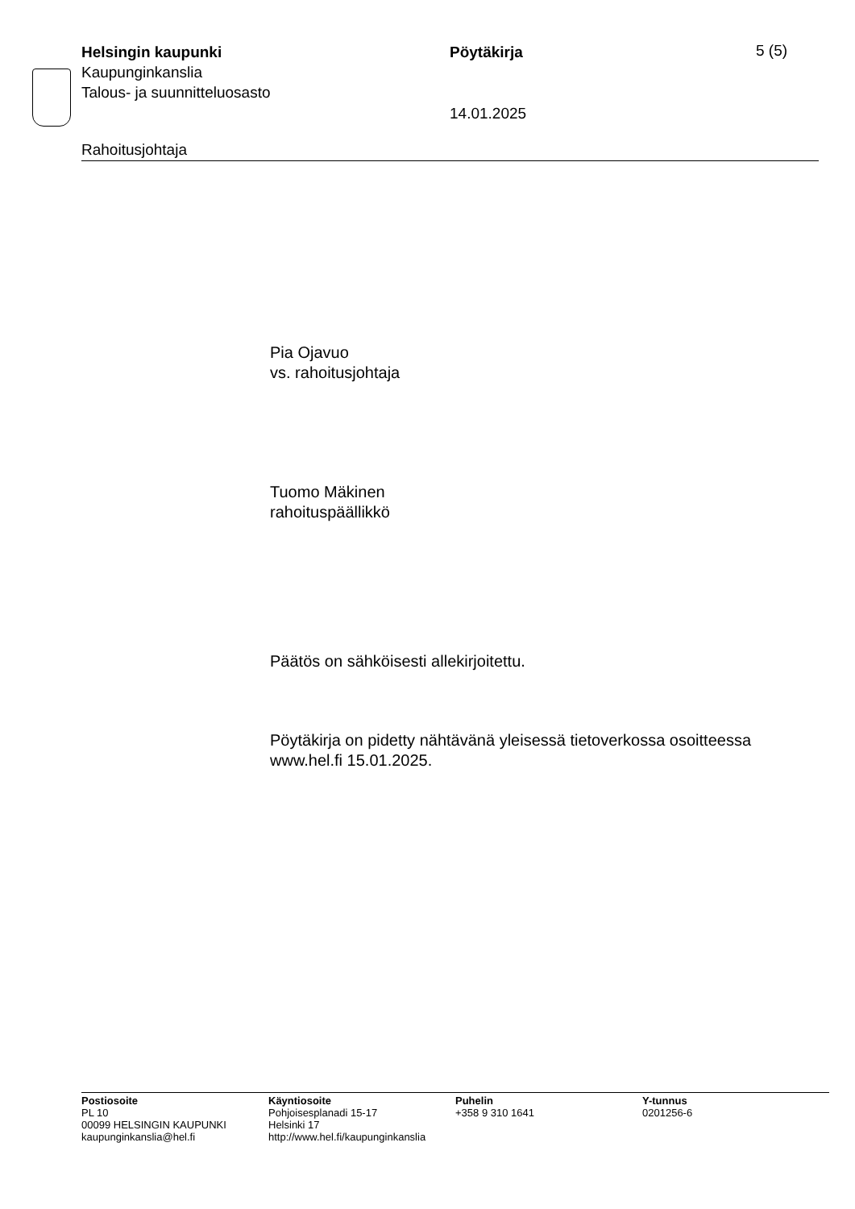Helsingin kaupunki
Kaupunginkanslia
Talous- ja suunnitteluosasto
Pöytäkirja
14.01.2025
5 (5)
Rahoitusjohtaja
Pia Ojavuo
vs. rahoitusjohtaja
Tuomo Mäkinen
rahoituspäällikkö
Päätös on sähköisesti allekirjoitettu.
Pöytäkirja on pidetty nähtävänä yleisessä tietoverkossa osoitteessa
www.hel.fi 15.01.2025.
Postiosoite
PL 10
00099 HELSINGIN KAUPUNKI
kaupunginkanslia@hel.fi
Käyntiosoite
Pohjoisesplanadi 15-17
Helsinki 17
http://www.hel.fi/kaupunginkanslia
Puhelin
+358 9 310 1641
Y-tunnus
0201256-6